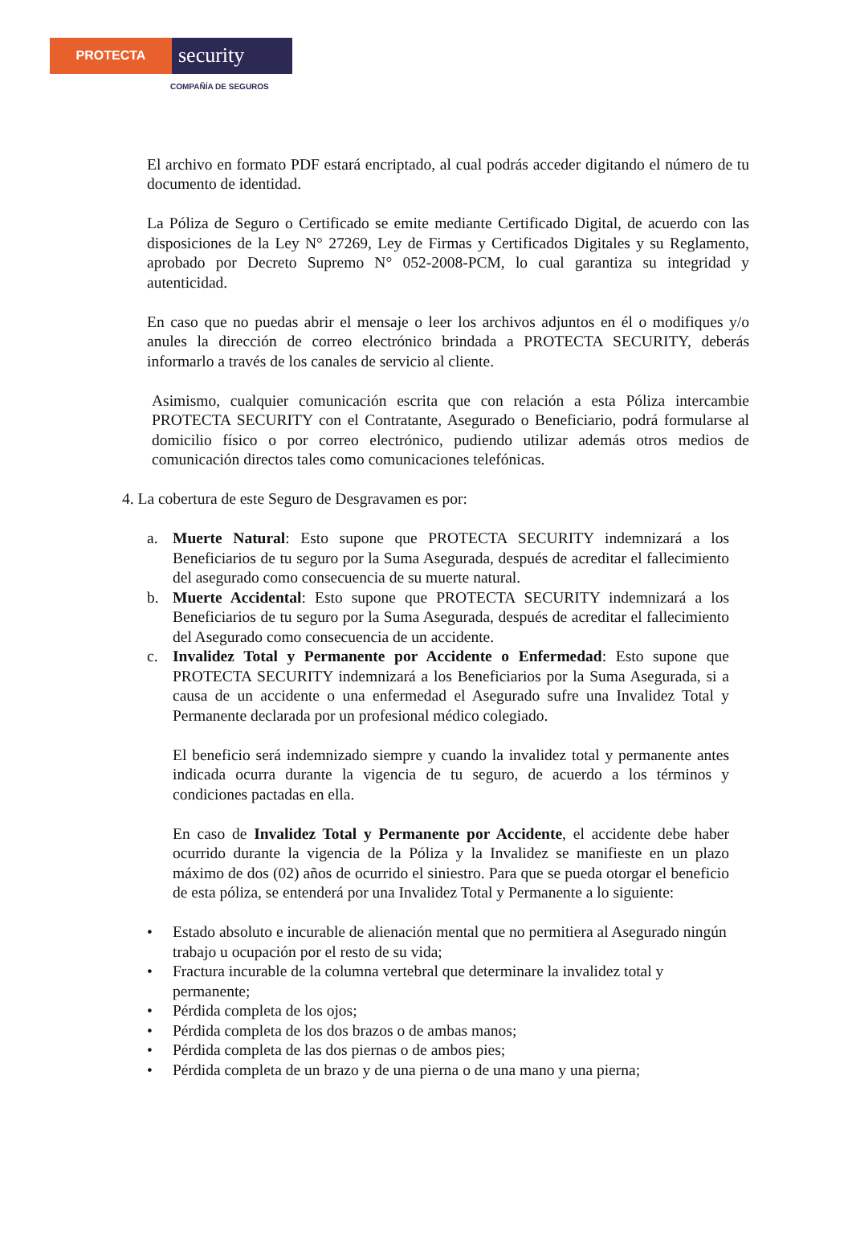PROTECTA
security
COMPAÑÍA DE SEGUROS
El archivo en formato PDF estará encriptado, al cual podrás acceder digitando el número de tu documento de identidad.
La Póliza de Seguro o Certificado se emite mediante Certificado Digital, de acuerdo con las disposiciones de la Ley N° 27269, Ley de Firmas y Certificados Digitales y su Reglamento, aprobado por Decreto Supremo N° 052-2008-PCM, lo cual garantiza su integridad y autenticidad.
En caso que no puedas abrir el mensaje o leer los archivos adjuntos en él o modifiques y/o anules la dirección de correo electrónico brindada a PROTECTA SECURITY, deberás informarlo a través de los canales de servicio al cliente.
Asimismo, cualquier comunicación escrita que con relación a esta Póliza intercambie PROTECTA SECURITY con el Contratante, Asegurado o Beneficiario, podrá formularse al domicilio físico o por correo electrónico, pudiendo utilizar además otros medios de comunicación directos tales como comunicaciones telefónicas.
4. La cobertura de este Seguro de Desgravamen es por:
a. Muerte Natural: Esto supone que PROTECTA SECURITY indemnizará a los Beneficiarios de tu seguro por la Suma Asegurada, después de acreditar el fallecimiento del asegurado como consecuencia de su muerte natural.
b. Muerte Accidental: Esto supone que PROTECTA SECURITY indemnizará a los Beneficiarios de tu seguro por la Suma Asegurada, después de acreditar el fallecimiento del Asegurado como consecuencia de un accidente.
c. Invalidez Total y Permanente por Accidente o Enfermedad: Esto supone que PROTECTA SECURITY indemnizará a los Beneficiarios por la Suma Asegurada, si a causa de un accidente o una enfermedad el Asegurado sufre una Invalidez Total y Permanente declarada por un profesional médico colegiado.
El beneficio será indemnizado siempre y cuando la invalidez total y permanente antes indicada ocurra durante la vigencia de tu seguro, de acuerdo a los términos y condiciones pactadas en ella.
En caso de Invalidez Total y Permanente por Accidente, el accidente debe haber ocurrido durante la vigencia de la Póliza y la Invalidez se manifieste en un plazo máximo de dos (02) años de ocurrido el siniestro. Para que se pueda otorgar el beneficio de esta póliza, se entenderá por una Invalidez Total y Permanente a lo siguiente:
• Estado absoluto e incurable de alienación mental que no permitiera al Asegurado ningún trabajo u ocupación por el resto de su vida;
• Fractura incurable de la columna vertebral que determinare la invalidez total y permanente;
• Pérdida completa de los ojos;
• Pérdida completa de los dos brazos o de ambas manos;
• Pérdida completa de las dos piernas o de ambos pies;
• Pérdida completa de un brazo y de una pierna o de una mano y una pierna;